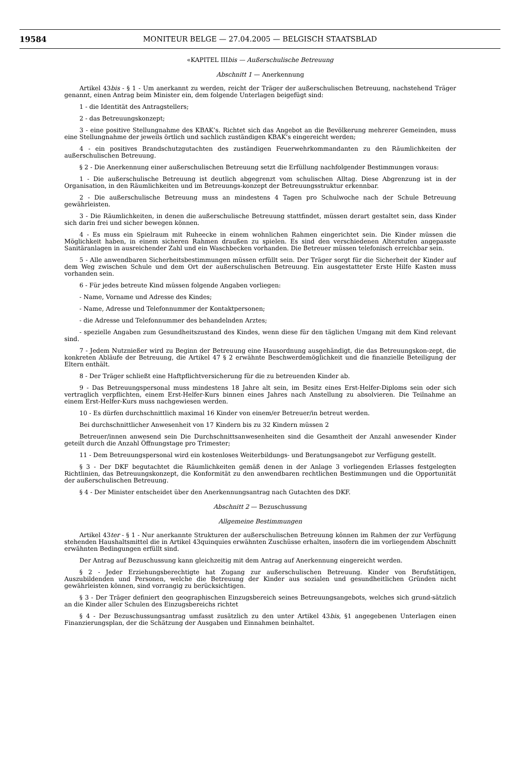19584
MONITEUR BELGE — 27.04.2005 — BELGISCH STAATSBLAD
«KAPITEL IIIbis — Außerschulische Betreuung
Abschnitt 1 — Anerkennung
Artikel 43bis - § 1 - Um anerkannt zu werden, reicht der Träger der außerschulischen Betreuung, nachstehend Träger genannt, einen Antrag beim Minister ein, dem folgende Unterlagen beigefügt sind:
1 - die Identität des Antragstellers;
2 - das Betreuungskonzept;
3 - eine positive Stellungnahme des KBAK’s. Richtet sich das Angebot an die Bevölkerung mehrerer Gemeinden, muss eine Stellungnahme der jeweils örtlich und sachlich zuständigen KBAK’s eingereicht werden;
4 - ein positives Brandschutzgutachten des zuständigen Feuerwehrkommandanten zu den Räumlichkeiten der außerschulischen Betreuung.
§ 2 - Die Anerkennung einer außerschulischen Betreuung setzt die Erfüllung nachfolgender Bestimmungen voraus:
1 - Die außerschulische Betreuung ist deutlich abgegrenzt vom schulischen Alltag. Diese Abgrenzung ist in der Organisation, in den Räumlichkeiten und im Betreuungs-konzept der Betreuungsstruktur erkennbar.
2 - Die außerschulische Betreuung muss an mindestens 4 Tagen pro Schulwoche nach der Schule Betreuung gewährleisten.
3 - Die Räumlichkeiten, in denen die außerschulische Betreuung stattfindet, müssen derart gestaltet sein, dass Kinder sich darin frei und sicher bewegen können.
4 - Es muss ein Spielraum mit Ruheecke in einem wohnlichen Rahmen eingerichtet sein. Die Kinder müssen die Möglichkeit haben, in einem sicheren Rahmen draußen zu spielen. Es sind den verschiedenen Alterstufen angepasste Sanitäranlagen in ausreichender Zahl und ein Waschbecken vorhanden. Die Betreuer müssen telefonisch erreichbar sein.
5 - Alle anwendbaren Sicherheitsbestimmungen müssen erfüllt sein. Der Träger sorgt für die Sicherheit der Kinder auf dem Weg zwischen Schule und dem Ort der außerschulischen Betreuung. Ein ausgestatteter Erste Hilfe Kasten muss vorhanden sein.
6 - Für jedes betreute Kind müssen folgende Angaben vorliegen:
- Name, Vorname und Adresse des Kindes;
- Name, Adresse und Telefonnummer der Kontaktpersonen;
- die Adresse und Telefonnummer des behandelnden Arztes;
- spezielle Angaben zum Gesundheitszustand des Kindes, wenn diese für den täglichen Umgang mit dem Kind relevant sind.
7 - Jedem Nutznießer wird zu Beginn der Betreuung eine Hausordnung ausgehändigt, die das Betreuungskon-zept, die konkreten Abläufe der Betreuung, die Artikel 47 § 2 erwähnte Beschwerdemöglichkeit und die finanzielle Beteiligung der Eltern enthält.
8 - Der Träger schließt eine Haftpflichtversicherung für die zu betreuenden Kinder ab.
9 - Das Betreuungspersonal muss mindestens 18 Jahre alt sein, im Besitz eines Erst-Helfer-Diploms sein oder sich vertraglich verpflichten, einem Erst-Helfer-Kurs binnen eines Jahres nach Anstellung zu absolvieren. Die Teilnahme an einem Erst-Helfer-Kurs muss nachgewiesen werden.
10 - Es dürfen durchschnittlich maximal 16 Kinder von einem/er Betreuer/in betreut werden.
Bei durchschnittlicher Anwesenheit von 17 Kindern bis zu 32 Kindern müssen 2
Betreuer/innen anwesend sein Die Durchschnittsanwesenheiten sind die Gesamtheit der Anzahl anwesender Kinder geteilt durch die Anzahl Öffnungstage pro Trimester;
11 - Dem Betreuungspersonal wird ein kostenloses Weiterbildungs- und Beratungsangebot zur Verfügung gestellt.
§ 3 - Der DKF begutachtet die Räumlichkeiten gemäß denen in der Anlage 3 vorliegenden Erlasses festgelegten Richtlinien, das Betreuungskonzept, die Konformität zu den anwendbaren rechtlichen Bestimmungen und die Opportunität der außerschulischen Betreuung.
§ 4 - Der Minister entscheidet über den Anerkennungsantrag nach Gutachten des DKF.
Abschnitt 2 — Bezuschussung
Allgemeine Bestimmungen
Artikel 43ter - § 1 - Nur anerkannte Strukturen der außerschulischen Betreuung können im Rahmen der zur Verfügung stehenden Haushaltsmittel die in Artikel 43quinquies erwähnten Zuschüsse erhalten, insofern die im vorliegendem Abschnitt erwähnten Bedingungen erfüllt sind.
Der Antrag auf Bezuschussung kann gleichzeitig mit dem Antrag auf Anerkennung eingereicht werden.
§ 2 - Jeder Erziehungsberechtigte hat Zugang zur außerschulischen Betreuung. Kinder von Berufstätigen, Auszubildenden und Personen, welche die Betreuung der Kinder aus sozialen und gesundheitlichen Gründen nicht gewährleisten können, sind vorrangig zu berücksichtigen.
§ 3 - Der Träger definiert den geographischen Einzugsbereich seines Betreuungsangebots, welches sich grund-sätzlich an die Kinder aller Schulen des Einzugsbereichs richtet
§ 4 - Der Bezuschussungsantrag umfasst zusätzlich zu den unter Artikel 43bis, §1 angegebenen Unterlagen einen Finanzierungsplan, der die Schätzung der Ausgaben und Einnahmen beinhaltet.